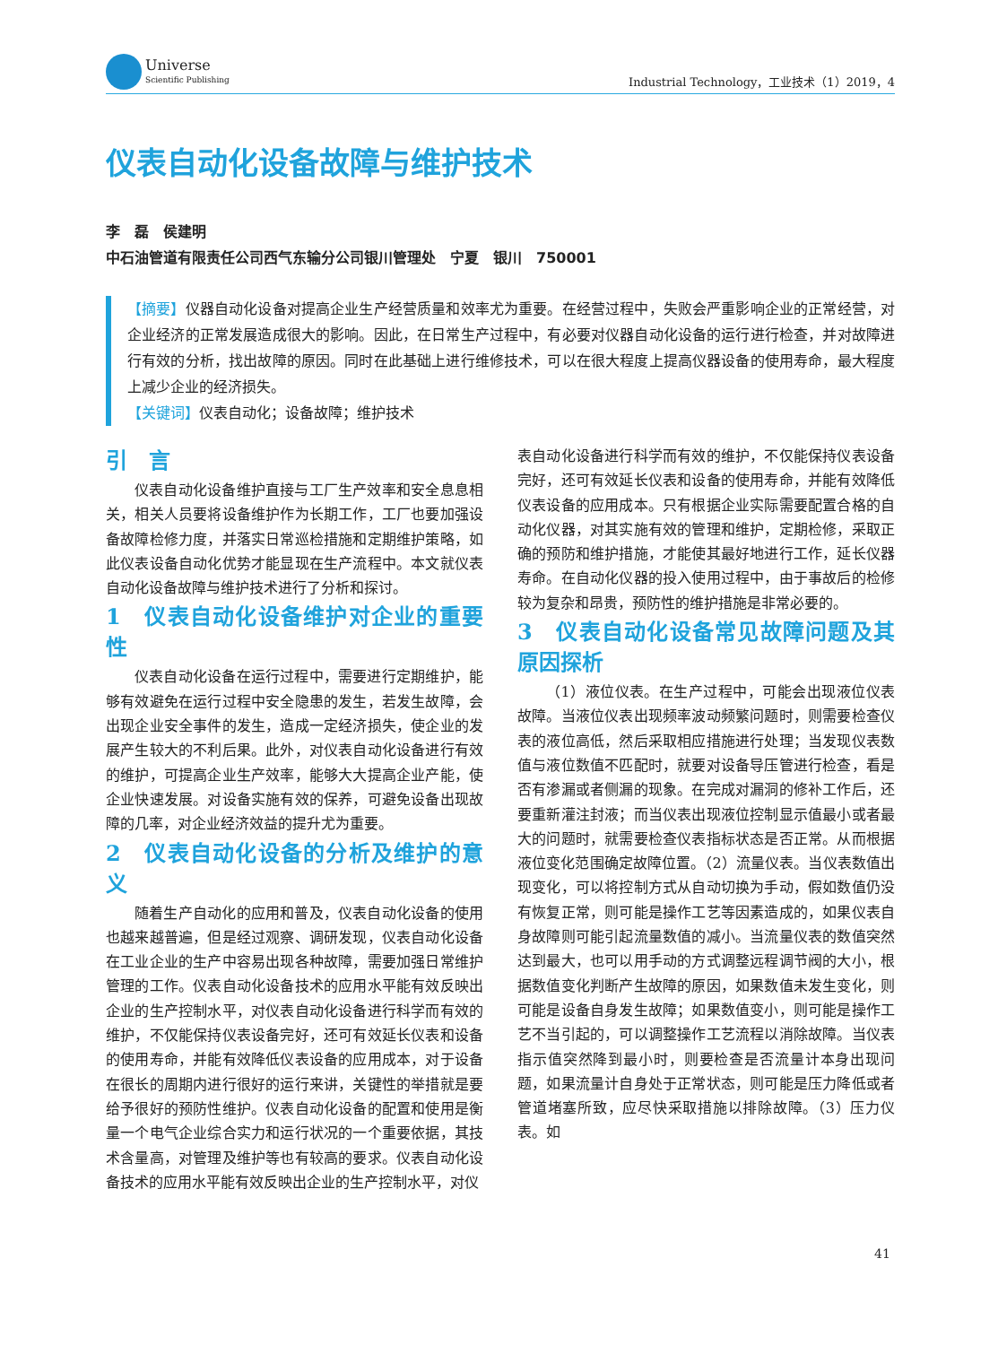Universe
Scientific Publishing
Industrial Technology，工业技术（1）2019，4
仪表自动化设备故障与维护技术
李　磊　侯建明
中石油管道有限责任公司西气东输分公司银川管理处　宁夏　银川　750001
【摘要】仪器自动化设备对提高企业生产经营质量和效率尤为重要。在经营过程中，失败会严重影响企业的正常经营，对企业经济的正常发展造成很大的影响。因此，在日常生产过程中，有必要对仪器自动化设备的运行进行检查，并对故障进行有效的分析，找出故障的原因。同时在此基础上进行维修技术，可以在很大程度上提高仪器设备的使用寿命，最大程度上减少企业的经济损失。
【关键词】仪表自动化；设备故障；维护技术
引　言
仪表自动化设备维护直接与工厂生产效率和安全息息相关，相关人员要将设备维护作为长期工作，工厂也要加强设备故障检修力度，并落实日常巡检措施和定期维护策略，如此仪表设备自动化优势才能显现在生产流程中。本文就仪表自动化设备故障与维护技术进行了分析和探讨。
1　仪表自动化设备维护对企业的重要性
仪表自动化设备在运行过程中，需要进行定期维护，能够有效避免在运行过程中安全隐患的发生，若发生故障，会出现企业安全事件的发生，造成一定经济损失，使企业的发展产生较大的不利后果。此外，对仪表自动化设备进行有效的维护，可提高企业生产效率，能够大大提高企业产能，使企业快速发展。对设备实施有效的保养，可避免设备出现故障的几率，对企业经济效益的提升尤为重要。
2　仪表自动化设备的分析及维护的意义
随着生产自动化的应用和普及，仪表自动化设备的使用也越来越普遍，但是经过观察、调研发现，仪表自动化设备在工业企业的生产中容易出现各种故障，需要加强日常维护管理的工作。仪表自动化设备技术的应用水平能有效反映出企业的生产控制水平，对仪表自动化设备进行科学而有效的维护，不仅能保持仪表设备完好，还可有效延长仪表和设备的使用寿命，并能有效降低仪表设备的应用成本，对于设备在很长的周期内进行很好的运行来讲，关键性的举措就是要给予很好的预防性维护。仪表自动化设备的配置和使用是衡量一个电气企业综合实力和运行状况的一个重要依据，其技术含量高，对管理及维护等也有较高的要求。仪表自动化设备技术的应用水平能有效反映出企业的生产控制水平，对仪
表自动化设备进行科学而有效的维护，不仅能保持仪表设备完好，还可有效延长仪表和设备的使用寿命，并能有效降低仪表设备的应用成本。只有根据企业实际需要配置合格的自动化仪器，对其实施有效的管理和维护，定期检修，采取正确的预防和维护措施，才能使其最好地进行工作，延长仪器寿命。在自动化仪器的投入使用过程中，由于事故后的检修较为复杂和昂贵，预防性的维护措施是非常必要的。
3　仪表自动化设备常见故障问题及其原因探析
（1）液位仪表。在生产过程中，可能会出现液位仪表故障。当液位仪表出现频率波动频繁问题时，则需要检查仪表的液位高低，然后采取相应措施进行处理；当发现仪表数值与液位数值不匹配时，就要对设备导压管进行检查，看是否有渗漏或者侧漏的现象。在完成对漏洞的修补工作后，还要重新灌注封液；而当仪表出现液位控制显示值最小或者最大的问题时，就需要检查仪表指标状态是否正常。从而根据液位变化范围确定故障位置。（2）流量仪表。当仪表数值出现变化，可以将控制方式从自动切换为手动，假如数值仍没有恢复正常，则可能是操作工艺等因素造成的，如果仪表自身故障则可能引起流量数值的减小。当流量仪表的数值突然达到最大，也可以用手动的方式调整远程调节阀的大小，根据数值变化判断产生故障的原因，如果数值未发生变化，则可能是设备自身发生故障；如果数值变小，则可能是操作工艺不当引起的，可以调整操作工艺流程以消除故障。当仪表指示值突然降到最小时，则要检查是否流量计本身出现问题，如果流量计自身处于正常状态，则可能是压力降低或者管道堵塞所致，应尽快采取措施以排除故障。（3）压力仪表。如
41